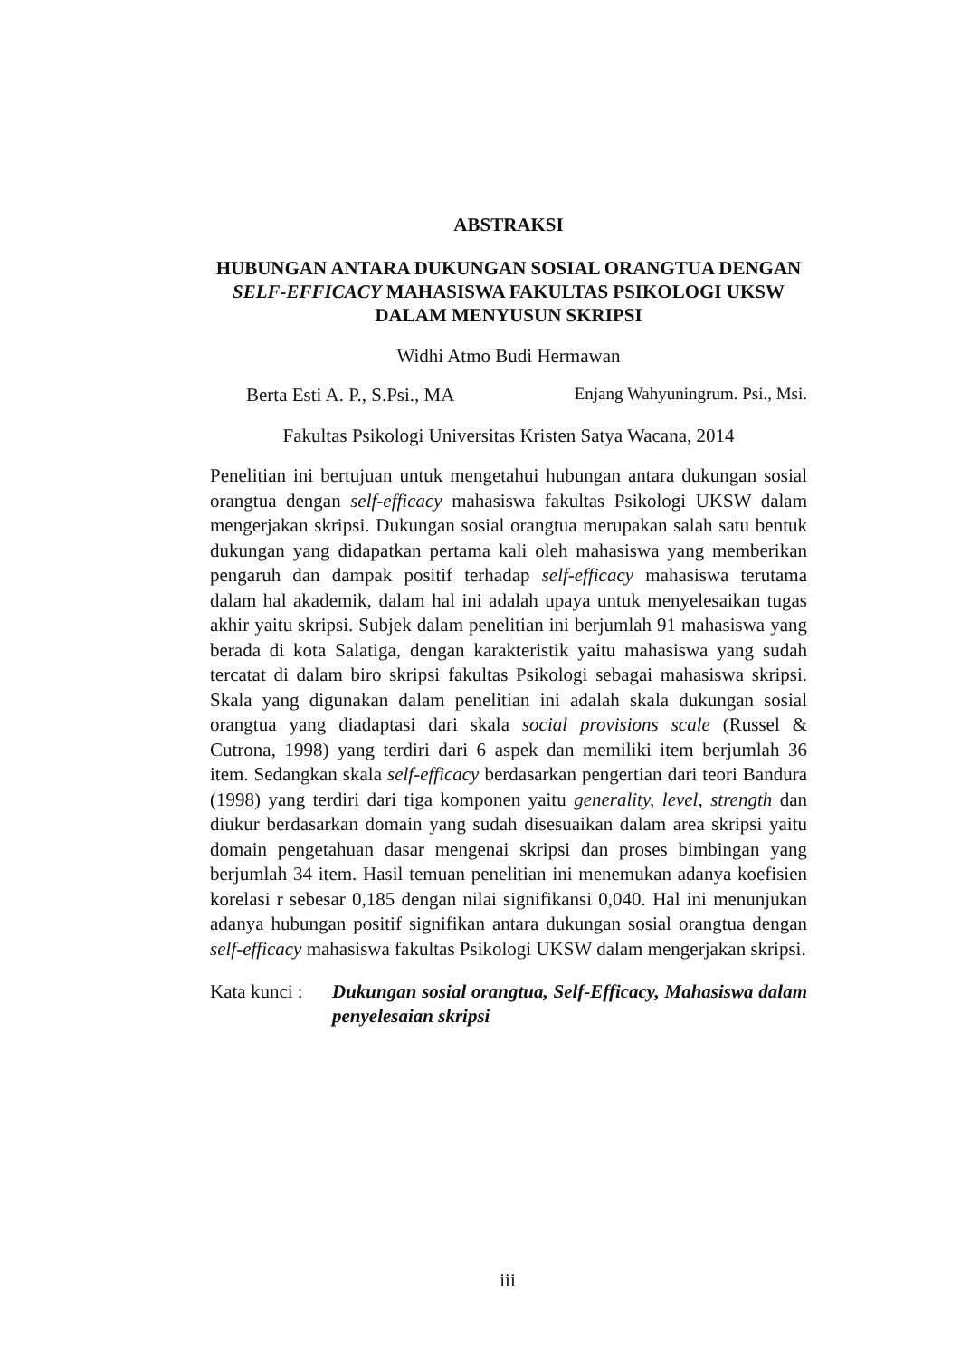ABSTRAKSI
HUBUNGAN ANTARA DUKUNGAN SOSIAL ORANGTUA DENGAN SELF-EFFICACY MAHASISWA FAKULTAS PSIKOLOGI UKSW DALAM MENYUSUN SKRIPSI
Widhi Atmo Budi Hermawan
Berta Esti A. P., S.Psi., MA Enjang Wahyuningrum. Psi., Msi.
Fakultas Psikologi Universitas Kristen Satya Wacana, 2014
Penelitian ini bertujuan untuk mengetahui hubungan antara dukungan sosial orangtua dengan self-efficacy mahasiswa fakultas Psikologi UKSW dalam mengerjakan skripsi. Dukungan sosial orangtua merupakan salah satu bentuk dukungan yang didapatkan pertama kali oleh mahasiswa yang memberikan pengaruh dan dampak positif terhadap self-efficacy mahasiswa terutama dalam hal akademik, dalam hal ini adalah upaya untuk menyelesaikan tugas akhir yaitu skripsi. Subjek dalam penelitian ini berjumlah 91 mahasiswa yang berada di kota Salatiga, dengan karakteristik yaitu mahasiswa yang sudah tercatat di dalam biro skripsi fakultas Psikologi sebagai mahasiswa skripsi. Skala yang digunakan dalam penelitian ini adalah skala dukungan sosial orangtua yang diadaptasi dari skala social provisions scale (Russel & Cutrona, 1998) yang terdiri dari 6 aspek dan memiliki item berjumlah 36 item. Sedangkan skala self-efficacy berdasarkan pengertian dari teori Bandura (1998) yang terdiri dari tiga komponen yaitu generality, level, strength dan diukur berdasarkan domain yang sudah disesuaikan dalam area skripsi yaitu domain pengetahuan dasar mengenai skripsi dan proses bimbingan yang berjumlah 34 item. Hasil temuan penelitian ini menemukan adanya koefisien korelasi r sebesar 0,185 dengan nilai signifikansi 0,040. Hal ini menunjukan adanya hubungan positif signifikan antara dukungan sosial orangtua dengan self-efficacy mahasiswa fakultas Psikologi UKSW dalam mengerjakan skripsi.
Kata kunci :
Dukungan sosial orangtua, Self-Efficacy, Mahasiswa dalam penyelesaian skripsi
iii